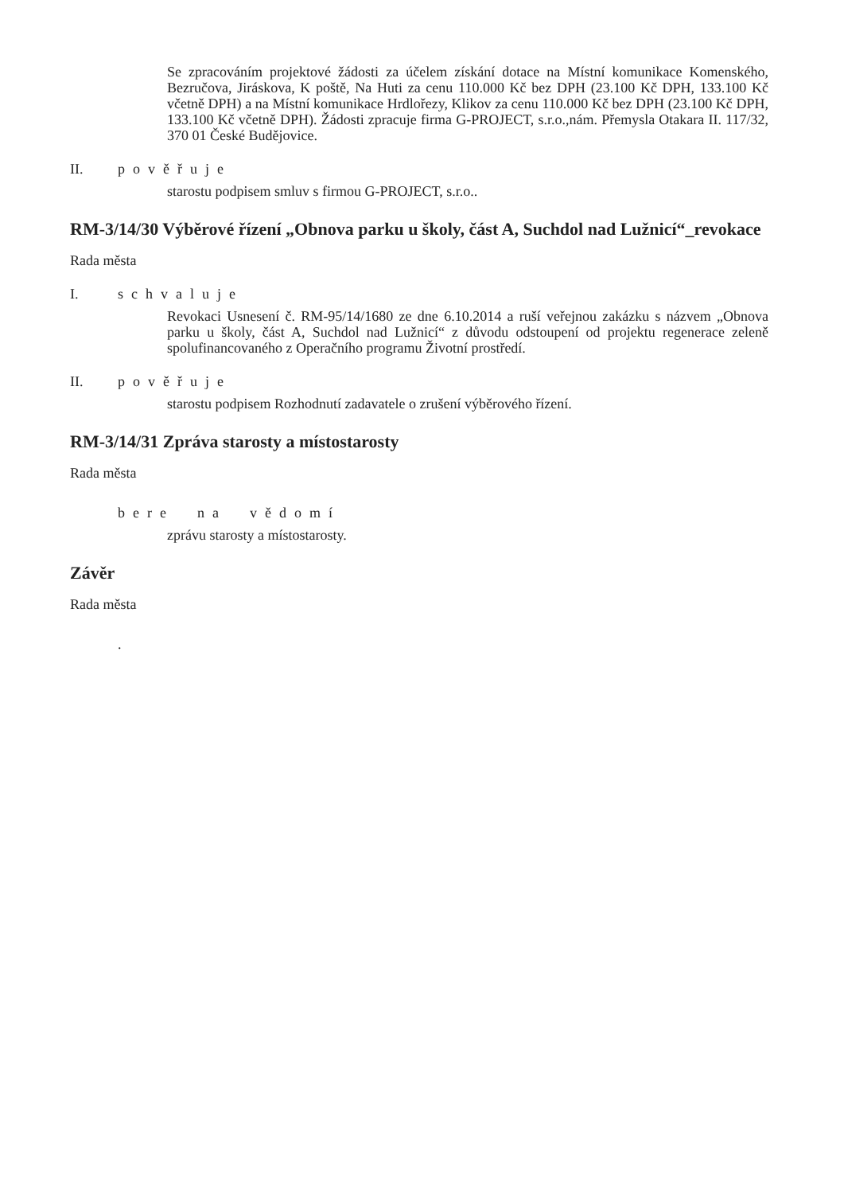Se zpracováním projektové žádosti za účelem získání dotace na Místní komunikace Komenského, Bezručova, Jiráskova, K poště, Na Huti za cenu 110.000 Kč bez DPH (23.100 Kč DPH, 133.100 Kč včetně DPH) a na Místní komunikace Hrdlořezy, Klikov za cenu 110.000 Kč bez DPH (23.100 Kč DPH, 133.100 Kč včetně DPH). Žádosti zpracuje firma G-PROJECT, s.r.o.,nám. Přemysla Otakara II. 117/32, 370 01 České Budějovice.
II. pověřuje
starostu podpisem smluv s firmou G-PROJECT, s.r.o..
RM-3/14/30 Výběrové řízení „Obnova parku u školy, část A, Suchdol nad Lužnicí“_revokace
Rada města
I. schvaluje
Revokaci Usnesení č. RM-95/14/1680 ze dne 6.10.2014 a ruší veřejnou zakázku s názvem „Obnova parku u školy, část A, Suchdol nad Lužnicí“ z důvodu odstoupení od projektu regenerace zeleně spolufinancovaného z Operačního programu Životní prostředí.
II. pověřuje
starostu podpisem Rozhodnutí zadavatele o zrušení výběrového řízení.
RM-3/14/31 Zpráva starosty a místostarosty
Rada města
bere na vědomí
zprávu starosty a místostarosty.
Závěr
Rada města
.